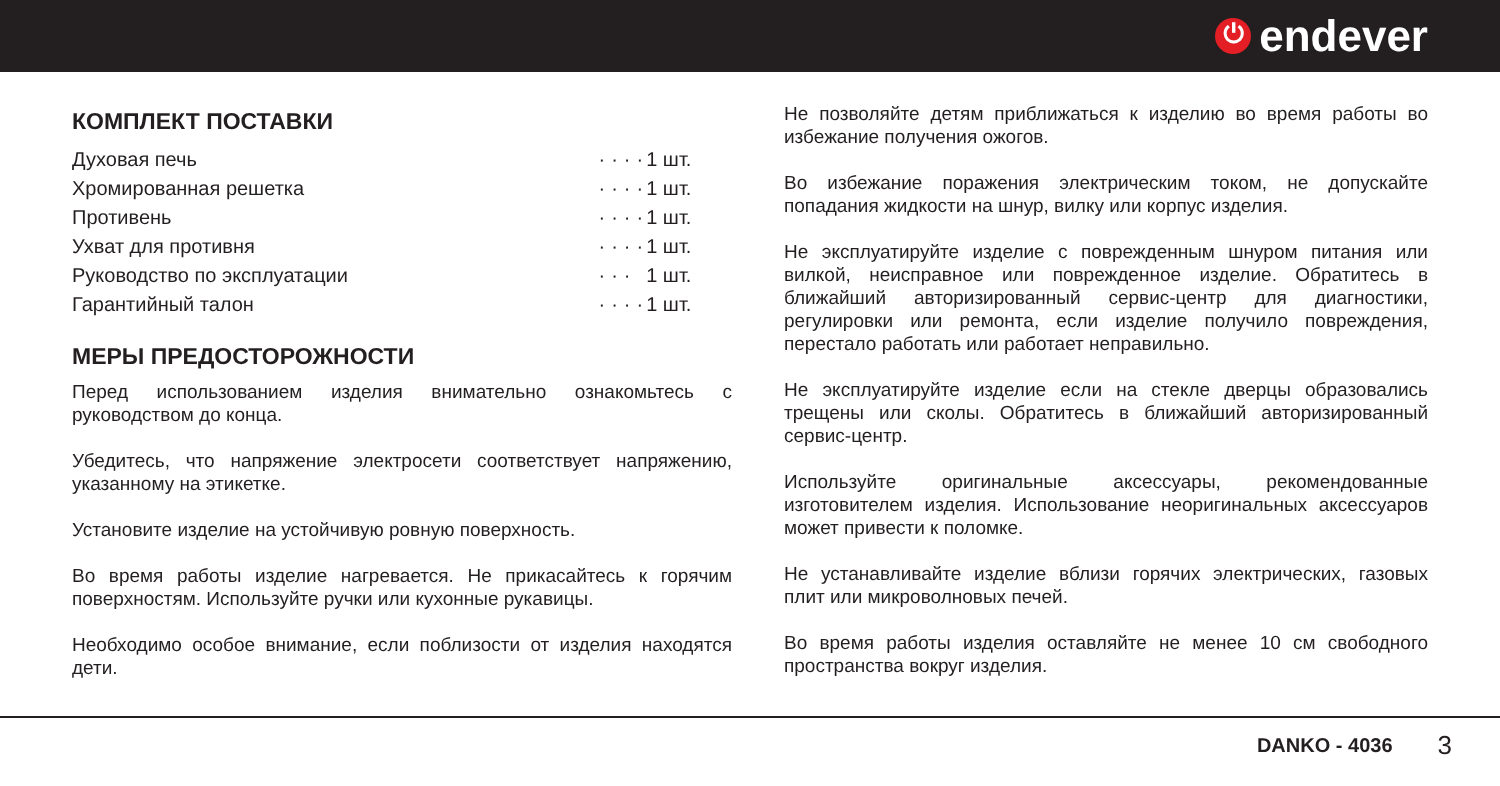⏻ endever
КОМПЛЕКТ ПОСТАВКИ
| Духовая печь | · | · | · | · | 1 шт. |
| Хромированная решетка | · | · | · | · | 1 шт. |
| Противень | · | · | · | · | 1 шт. |
| Ухват для противня | · | · | · | · | 1 шт. |
| Руководство по эксплуатации | · | · | · | | 1 шт. |
| Гарантийный талон | · | · | · | · | 1 шт. |
МЕРЫ ПРЕДОСТОРОЖНОСТИ
Перед использованием изделия внимательно ознакомьтесь с руководством до конца.
Убедитесь, что напряжение электросети соответствует напряжению, указанному на этикетке.
Установите изделие на устойчивую ровную поверхность.
Во время работы изделие нагревается. Не прикасайтесь к горячим поверхностям. Используйте ручки или кухонные рукавицы.
Необходимо особое внимание, если поблизости от изделия находятся дети.
Не позволяйте детям приближаться к изделию во время работы во избежание получения ожогов.
Во избежание поражения электрическим током, не допускайте попадания жидкости на шнур, вилку или корпус изделия.
Не эксплуатируйте изделие с поврежденным шнуром питания или вилкой, неисправное или поврежденное изделие. Обратитесь в ближайший авторизированный сервис-центр для диагностики, регулировки или ремонта, если изделие получило повреждения, перестало работать или работает неправильно.
Не эксплуатируйте изделие если на стекле дверцы образовались трещены или сколы. Обратитесь в ближайший авторизированный сервис-центр.
Используйте оригинальные аксессуары, рекомендованные изготовителем изделия. Использование неоригинальных аксессуаров может привести к поломке.
Не устанавливайте изделие вблизи горячих электрических, газовых плит или микроволновых печей.
Во время работы изделия оставляйте не менее 10 см свободного пространства вокруг изделия.
DANKO - 4036 3